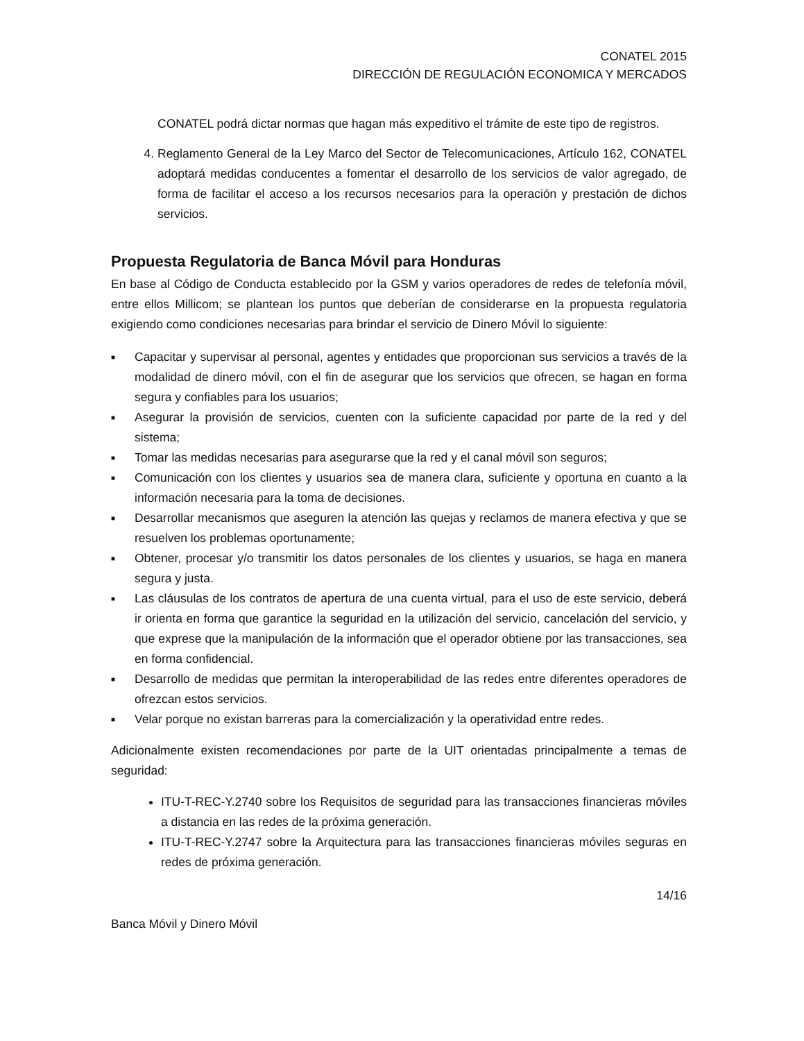CONATEL 2015
DIRECCIÓN DE REGULACIÓN ECONOMICA Y MERCADOS
CONATEL podrá dictar normas que hagan más expeditivo el trámite de este tipo de registros.
4. Reglamento General de la Ley Marco del Sector de Telecomunicaciones, Artículo 162, CONATEL adoptará medidas conducentes a fomentar el desarrollo de los servicios de valor agregado, de forma de facilitar el acceso a los recursos necesarios para la operación y prestación de dichos servicios.
Propuesta Regulatoria de Banca Móvil para Honduras
En base al Código de Conducta establecido por la GSM y varios operadores de redes de telefonía móvil, entre ellos Millicom; se plantean los puntos que deberían de considerarse en la propuesta regulatoria exigiendo como condiciones necesarias para brindar el servicio de Dinero Móvil lo siguiente:
■ Capacitar y supervisar al personal, agentes y entidades que proporcionan sus servicios a través de la modalidad de dinero móvil, con el fin de asegurar que los servicios que ofrecen, se hagan en forma segura y confiables para los usuarios;
■ Asegurar la provisión de servicios, cuenten con la suficiente capacidad por parte de la red y del sistema;
■ Tomar las medidas necesarias para asegurarse que la red y el canal móvil son seguros;
■ Comunicación con los clientes y usuarios sea de manera clara, suficiente y oportuna en cuanto a la información necesaria para la toma de decisiones.
■ Desarrollar mecanismos que aseguren la atención las quejas y reclamos de manera efectiva y que se resuelven los problemas oportunamente;
■ Obtener, procesar y/o transmitir los datos personales de los clientes y usuarios, se haga en manera segura y justa.
■ Las cláusulas de los contratos de apertura de una cuenta virtual, para el uso de este servicio, deberá ir orienta en forma que garantice la seguridad en la utilización del servicio, cancelación del servicio, y que exprese que la manipulación de la información que el operador obtiene por las transacciones, sea en forma confidencial.
■ Desarrollo de medidas que permitan la interoperabilidad de las redes entre diferentes operadores de ofrezcan estos servicios.
■ Velar porque no existan barreras para la comercialización y la operatividad entre redes.
Adicionalmente existen recomendaciones por parte de la UIT orientadas principalmente a temas de seguridad:
ITU-T-REC-Y.2740 sobre los Requisitos de seguridad para las transacciones financieras móviles a distancia en las redes de la próxima generación.
ITU-T-REC-Y.2747 sobre la Arquitectura para las transacciones financieras móviles seguras en redes de próxima generación.
14/16
Banca Móvil y Dinero Móvil